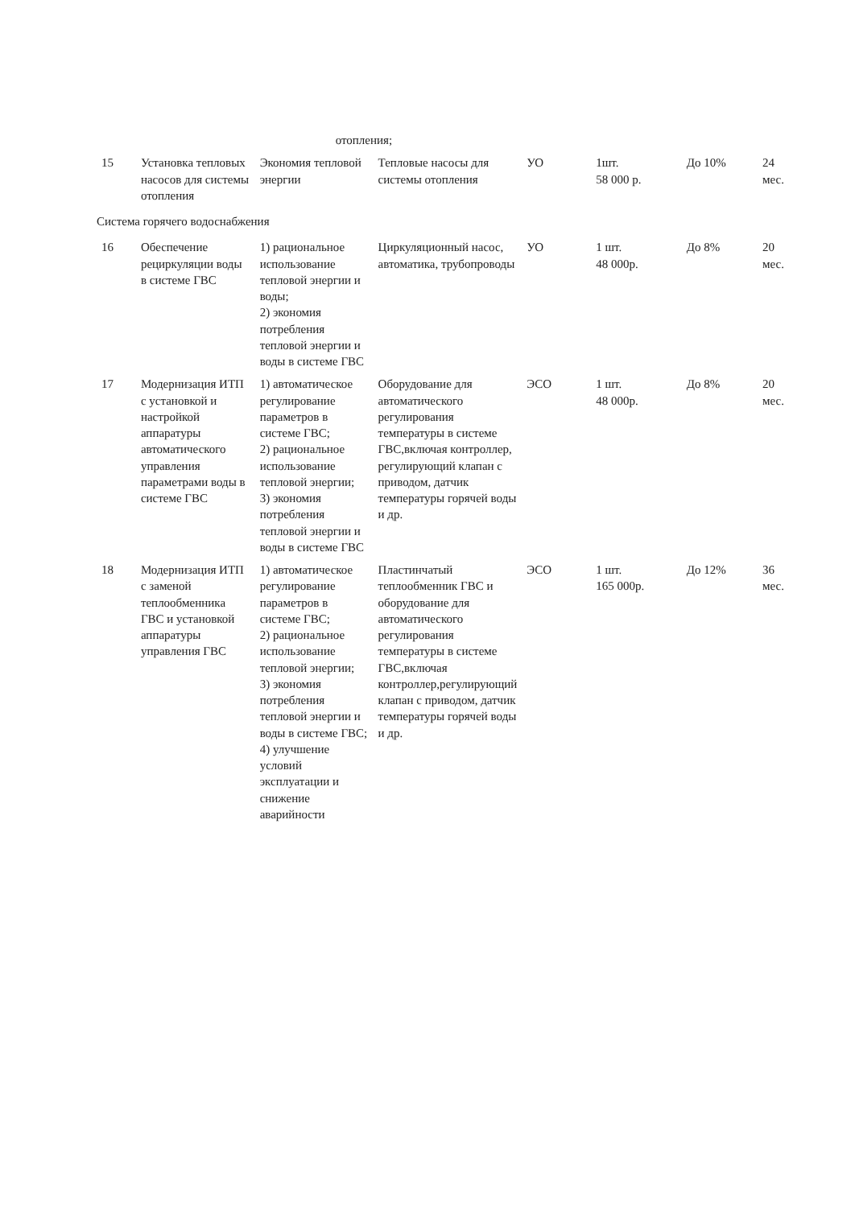| | | отопления; | | | | | |
| 15 | Установка тепловых насосов для системы отопления | Экономия тепловой энергии | Тепловые насосы для системы отопления | УО | 1шт. 58 000 р. | До 10% | 24 мес. |
| Система горячего водоснабжения | | | | | | | |
| 16 | Обеспечение рециркуляции воды в системе ГВС | 1) рациональное использование тепловой энергии и воды; 2) экономия потребления тепловой энергии и воды в системе ГВС | Циркуляционный насос, автоматика, трубопроводы | УО | 1 шт. 48 000р. | До 8% | 20 мес. |
| 17 | Модернизация ИТП с установкой и настройкой аппаратуры автоматического управления параметрами воды в системе ГВС | 1) автоматическое регулирование параметров в системе ГВС; 2) рациональное использование тепловой энергии; 3) экономия потребления тепловой энергии и воды в системе ГВС | Оборудование для автоматического регулирования температуры в системе ГВС,включая контроллер, регулирующий клапан с приводом, датчик температуры горячей воды и др. | ЭСО | 1 шт. 48 000р. | До 8% | 20 мес. |
| 18 | Модернизация ИТП с заменой теплообменника ГВС и установкой аппаратуры управления ГВС | 1) автоматическое регулирование параметров в системе ГВС; 2) рациональное использование тепловой энергии; 3) экономия потребления тепловой энергии и воды в системе ГВС; 4) улучшение условий эксплуатации и снижение аварийности | Пластинчатый теплообменник ГВС и оборудование для автоматического регулирования температуры в системе ГВС,включая контроллер,регулирующий клапан с приводом, датчик температуры горячей воды и др. | ЭСО | 1 шт. 165 000р. | До 12% | 36 мес. |